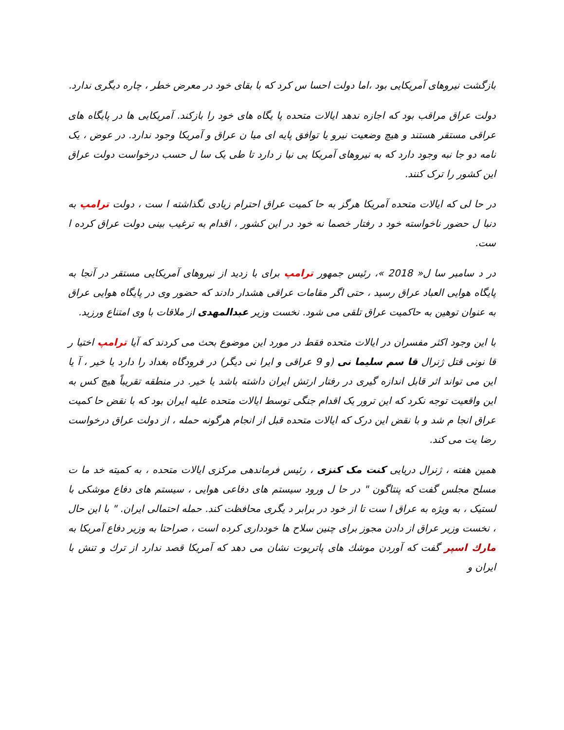بازگشت نیروهای آمریکایی بود ،اما دولت احسا س کرد که با بقای خود در معرض خطر ، چاره دیگری ندارد.
دولت عراق مراقب بود که اجازه ندهد ایالات متحده پا یگاه های خود را بازکند. آمریکایی ها در پایگاه های عراقی مستقر هستند و هیچ وضعیت نیرو یا توافق پایه ای میا ن عراق و آمریکا وجود ندارد. در عوض ، یک نامه دو جا نبه وجود دارد که به نیروهای آمریکا یی نیا ز دارد تا طی یک سا ل حسب درخواست دولت عراق این کشور را ترک کنند.
در حا لی که ایالات متحده آمریکا هرگز به حا کمیت عراق احترام زیادی نگذاشته ا ست ، دولت ترامپ به دنبا ل حضور ناخواسته خود د رفتار خصما نه خود در این کشور ، اقدام به ترغیب بینی دولت عراق کرده ا ست.
در د سامبر سا ل« 2018 »، رئیس جمهور ترامپ برای با زدید از نیروهای آمریکایی مستقر در آنجا به پایگاه هوایی العباد عراق رسید ، حتی اگر مقامات عراقی هشدار دادند که حضور وی در پایگاه هوایی عراق به عنوان توهین به حاکمیت عراق تلقی می شود. نخست وزیر عبدالمهدی از ملاقات با وی امتناع ورزید.
با این وجود اکثر مفسران در ایالات متحده فقط در مورد این موضوع بحث می کردند که آیا ترامپ اختیا ر قا نونی قتل ژنرال قا سم سلیما نی (و 9 عراقی و ایرا نی دیگر) در فرودگاه بغداد را دارد یا خیر ، آ یا این می تواند اثر قابل اندازه گیری در رفتار ارتش ایران داشته باشد یا خیر. در منطقه تقریباً هیچ کس به این واقعیت توجه نکرد که این ترور یک اقدام جنگی توسط ایالات متحده علیه ایران بود که با نقض حا کمیت عراق انجا م شد و با نقض این درک که ایالات متحده قبل از انجام هرگونه حمله ، از دولت عراق درخواست رضا یت می کند.
همین هفته ، ژنرال دریایی کنت مک کنزی ، رئیس فرماندهی مرکزی ایالات متحده ، به کمیته خد ما ت مسلح مجلس گفت که پنتاگون " در حا ل ورود سیستم های دفاعی هوایی ، سیستم های دفاع موشکی با لستیک ، به ویژه به عراق ا ست تا از خود در برابر د یگری محافظت کند. حمله احتمالی ایران. " با این حال ، نخست وزیر عراق از دادن مجوز برای چنین سلاح ها خودداری کرده است ، صراحتا به وزیر دفاع آمریکا به مارك اسپر گفت که آوردن موشك های پاتریوت نشان می دهد که آمریکا قصد ندارد از ترك و تنش با ایران و